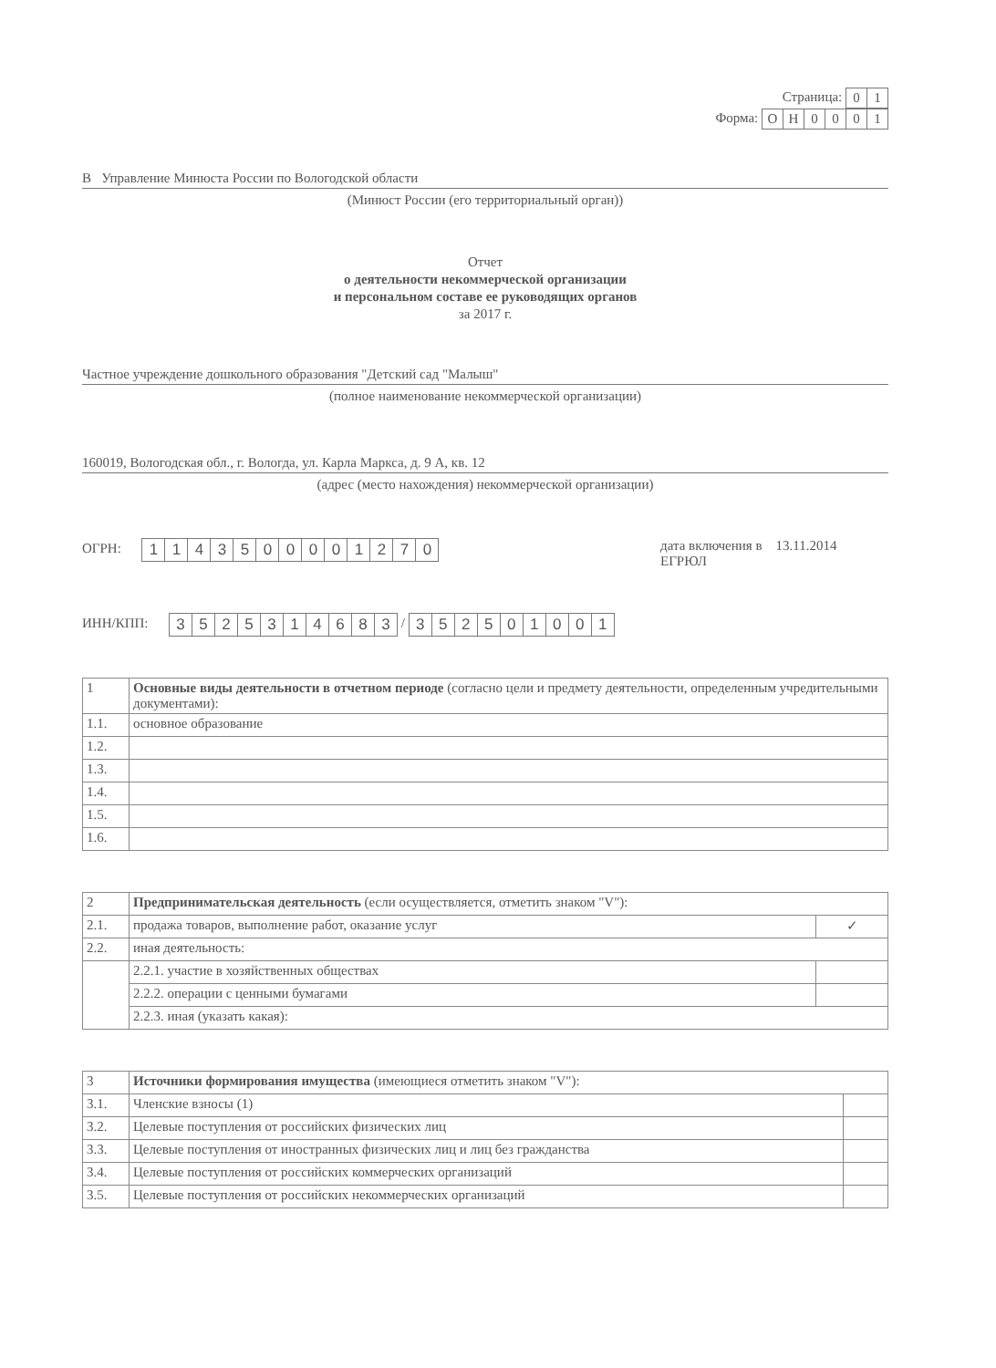Страница: 01
Форма: ОН 0001
В Управление Минюста России по Вологодской области
(Минюст России (его территориальный орган))
Отчет
о деятельности некоммерческой организации
и персональном составе ее руководящих органов
за 2017 г.
Частное учреждение дошкольного образования "Детский сад "Малыш"
(полное наименование некоммерческой организации)
160019, Вологодская обл., г. Вологда, ул. Карла Маркса, д. 9 А, кв. 12
(адрес (место нахождения) некоммерческой организации)
ОГРН: 1143500001270 дата включения в 13.11.2014
ЕГРЮЛ
ИНН/КПП: 3525314683 / 352501001
| 1 | Основные виды деятельности в отчетном периоде (согласно цели и предмету деятельности, определенным учредительными документами): |
| 1.1. | основное образование |
| 1.2. | |
| 1.3. | |
| 1.4. | |
| 1.5. | |
| 1.6. | |
| 2 | Предпринимательская деятельность (если осуществляется, отметить знаком "V"): | |
| 2.1. | продажа товаров, выполнение работ, оказание услуг | ✓ |
| 2.2. | иная деятельность: | |
| | 2.2.1. участие в хозяйственных обществах | |
| | 2.2.2. операции с ценными бумагами | |
| | 2.2.3. иная (указать какая): | |
| 3 | Источники формирования имущества (имеющиеся отметить знаком "V"): | |
| 3.1. | Членские взносы (1) | |
| 3.2. | Целевые поступления от российских физических лиц | |
| 3.3. | Целевые поступления от иностранных физических лиц и лиц без гражданства | |
| 3.4. | Целевые поступления от российских коммерческих организаций | |
| 3.5. | Целевые поступления от российских некоммерческих организаций | |